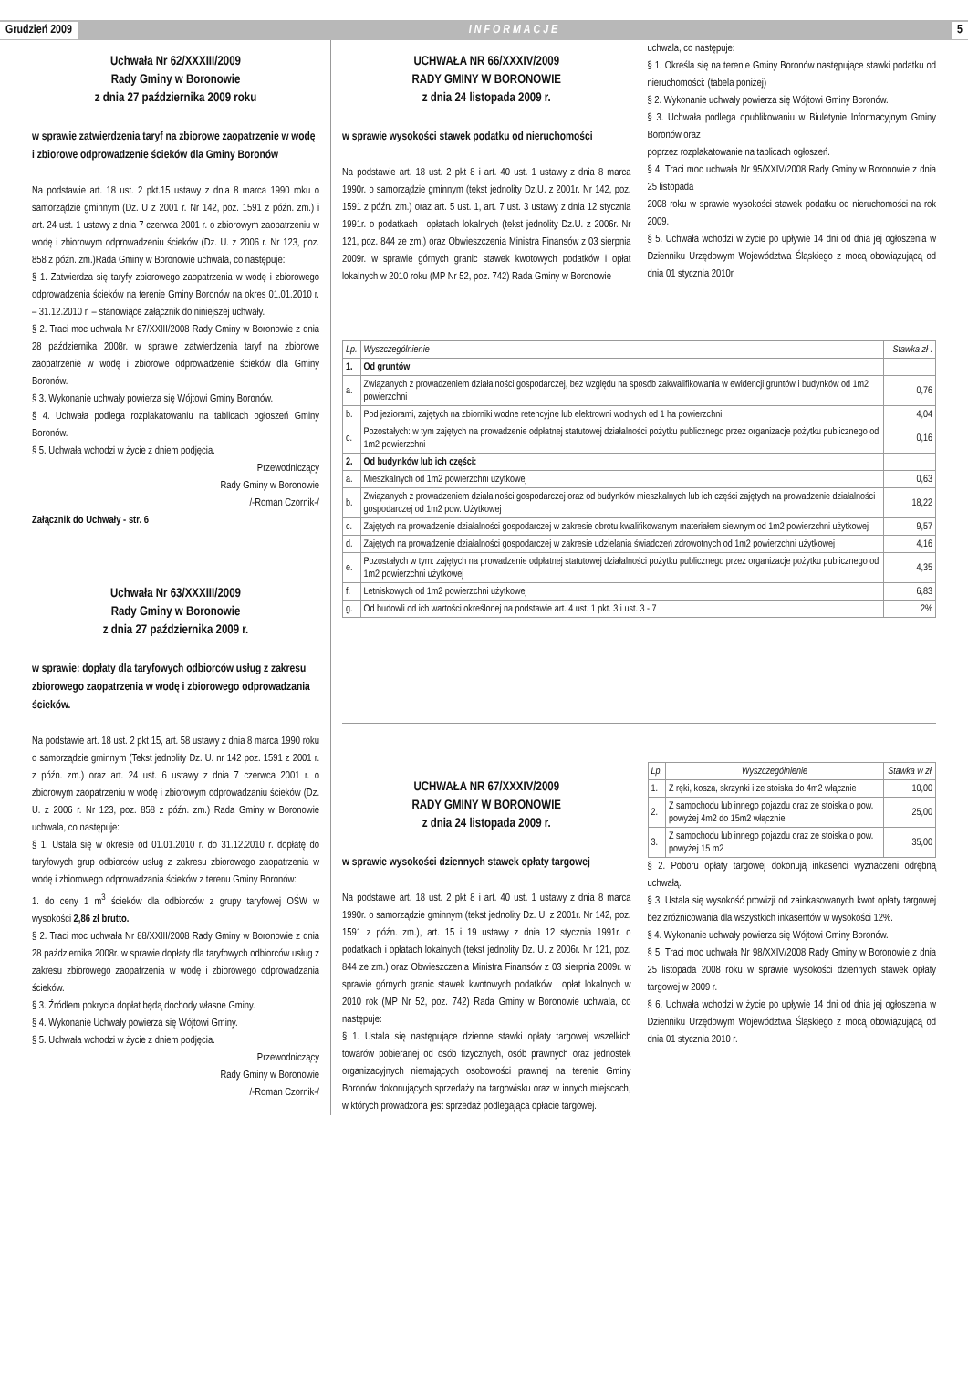Grudzień 2009 INFORMACJE 5
Uchwała Nr 62/XXXIII/2009
Rady Gminy w Boronowie
z dnia 27 października 2009 roku
w sprawie zatwierdzenia taryf na zbiorowe zaopatrzenie w wodę i zbiorowe odprowadzenie ścieków dla Gminy Boronów
Na podstawie art. 18 ust. 2 pkt.15 ustawy z dnia 8 marca 1990 roku o samorządzie gminnym (Dz. U z 2001 r. Nr 142, poz. 1591 z późn. zm.) i art. 24 ust. 1 ustawy z dnia 7 czerwca 2001 r. o zbiorowym zaopatrzeniu w wodę i zbiorowym odprowadzeniu ścieków (Dz. U. z 2006 r. Nr 123, poz. 858 z późn. zm.)Rada Gminy w Boronowie uchwala, co następuje:
§ 1. Zatwierdza się taryfy zbiorowego zaopatrzenia w wodę i zbiorowego odprowadzenia ścieków na terenie Gminy Boronów na okres 01.01.2010 r. – 31.12.2010 r. – stanowiące załącznik do niniejszej uchwały.
§ 2. Traci moc uchwała Nr 87/XXIII/2008 Rady Gminy w Boronowie z dnia 28 października 2008r. w sprawie zatwierdzenia taryf na zbiorowe zaopatrzenie w wodę i zbiorowe odprowadzenie ścieków dla Gminy Boronów.
§ 3. Wykonanie uchwały powierza się Wójtowi Gminy Boronów.
§ 4. Uchwała podlega rozplakatowaniu na tablicach ogłoszeń Gminy Boronów.
§ 5. Uchwała wchodzi w życie z dniem podjęcia.
Przewodniczący
Rady Gminy w Boronowie
/-Roman Czornik-/
Załącznik do Uchwały - str. 6
Uchwała Nr 63/XXXIII/2009
Rady Gminy w Boronowie
z dnia 27 października 2009 r.
w sprawie: dopłaty dla taryfowych odbiorców usług z zakresu zbiorowego zaopatrzenia w wodę i zbiorowego odprowadzania ścieków.
Na podstawie art. 18 ust. 2 pkt 15, art. 58 ustawy z dnia 8 marca 1990 roku o samorządzie gminnym (Tekst jednolity Dz. U. nr 142 poz. 1591 z 2001 r. z późn. zm.) oraz art. 24 ust. 6 ustawy z dnia 7 czerwca 2001 r. o zbiorowym zaopatrzeniu w wodę i zbiorowym odprowadzaniu ścieków (Dz. U. z 2006 r. Nr 123, poz. 858 z późn. zm.) Rada Gminy w Boronowie uchwala, co następuje:
§ 1. Ustala się w okresie od 01.01.2010 r. do 31.12.2010 r. dopłatę do taryfowych grup odbiorców usług z zakresu zbiorowego zaopatrzenia w wodę i zbiorowego odprowadzania ścieków z terenu Gminy Boronów:
1. do ceny 1 m<sup>3</sup> ścieków dla odbiorców z grupy taryfowej OŚW w wysokości 2,86 zł brutto.
§ 2. Traci moc uchwała Nr 88/XXIII/2008 Rady Gminy w Boronowie z dnia 28 października 2008r. w sprawie dopłaty dla taryfowych odbiorców usług z zakresu zbiorowego zaopatrzenia w wodę i zbiorowego odprowadzania ścieków.
§ 3. Źródłem pokrycia dopłat będą dochody własne Gminy.
§ 4. Wykonanie Uchwały powierza się Wójtowi Gminy.
§ 5. Uchwała wchodzi w życie z dniem podjęcia.
Przewodniczący
Rady Gminy w Boronowie
/-Roman Czornik-/
UCHWAŁA NR 66/XXXIV/2009
RADY GMINY W BORONOWIE
z dnia 24 listopada 2009 r.
w sprawie wysokości stawek podatku od nieruchomości
Na podstawie art. 18 ust. 2 pkt 8 i art. 40 ust. 1 ustawy z dnia 8 marca 1990r. o samorządzie gminnym (tekst jednolity Dz.U. z 2001r. Nr 142, poz. 1591 z późn. zm.) oraz art. 5 ust. 1, art. 7 ust. 3 ustawy z dnia 12 stycznia 1991r. o podatkach i opłatach lokalnych (tekst jednolity Dz.U. z 2006r. Nr 121, poz. 844 ze zm.) oraz Obwieszczenia Ministra Finansów z 03 sierpnia 2009r. w sprawie górnych granic stawek kwotowych podatków i opłat lokalnych w 2010 roku (MP Nr 52, poz. 742) Rada Gminy w Boronowie
uchwala, co następuje:
§ 1. Określa się na terenie Gminy Boronów następujące stawki podatku od nieruchomości: (tabela poniżej)
§ 2. Wykonanie uchwały powierza się Wójtowi Gminy Boronów.
§ 3. Uchwała podlega opublikowaniu w Biuletynie Informacyjnym Gminy Boronów oraz
poprzez rozplakatowanie na tablicach ogłoszeń.
§ 4. Traci moc uchwała Nr 95/XXIV/2008 Rady Gminy w Boronowie z dnia 25 listopada
2008 roku w sprawie wysokości stawek podatku od nieruchomości na rok 2009.
§ 5. Uchwała wchodzi w życie po upływie 14 dni od dnia jej ogłoszenia w Dzienniku Urzędowym Województwa Śląskiego z mocą obowiązującą od dnia 01 stycznia 2010r.
| Lp. | Wyszczególnienie | Stawka zł . |
| --- | --- | --- |
| 1. | Od gruntów | |
| a. | Związanych z prowadzeniem działalności gospodarczej, bez względu na sposób zakwalifikowania w ewidencji gruntów i budynków od 1m2 powierzchni | 0,76 |
| b. | Pod jeziorami, zajętych na zbiorniki wodne retencyjne lub elektrowni wodnych od 1 ha powierzchni | 4,04 |
| c. | Pozostałych: w tym zajętych na prowadzenie odpłatnej statutowej działalności pożytku publicznego przez organizacje pożytku publicznego od 1m2 powierzchni | 0,16 |
| 2. | Od budynków lub ich części: | |
| a. | Mieszkalnych od 1m2 powierzchni użytkowej | 0,63 |
| b. | Związanych z prowadzeniem działalności gospodarczej oraz od budynków mieszkalnych lub ich części zajętych na prowadzenie działalności gospodarczej od 1m2 pow. Użytkowej | 18,22 |
| c. | Zajętych na prowadzenie działalności gospodarczej w zakresie obrotu kwalifikowanym materiałem siewnym od 1m2 powierzchni użytkowej | 9,57 |
| d. | Zajętych na prowadzenie działalności gospodarczej w zakresie udzielania świadczeń zdrowotnych od 1m2 powierzchni użytkowej | 4,16 |
| e. | Pozostałych w tym: zajętych na prowadzenie odpłatnej statutowej działalności pożytku publicznego przez organizacje pożytku publicznego od 1m2 powierzchni użytkowej | 4,35 |
| f. | Letniskowych od 1m2 powierzchni użytkowej | 6,83 |
| g. | Od budowli od ich wartości określonej na podstawie art. 4 ust. 1 pkt. 3 i ust. 3 - 7 | 2% |
UCHWAŁA NR 67/XXXIV/2009
RADY GMINY W BORONOWIE
z dnia 24 listopada 2009 r.
w sprawie wysokości dziennych stawek opłaty targowej
Na podstawie art. 18 ust. 2 pkt 8 i art. 40 ust. 1 ustawy z dnia 8 marca 1990r. o samorządzie gminnym (tekst jednolity Dz. U. z 2001r. Nr 142, poz. 1591 z późn. zm.), art. 15 i 19 ustawy z dnia 12 stycznia 1991r. o podatkach i opłatach lokalnych (tekst jednolity Dz. U. z 2006r. Nr 121, poz. 844 ze zm.) oraz Obwieszczenia Ministra Finansów z 03 sierpnia 2009r. w sprawie górnych granic stawek kwotowych podatków i opłat lokalnych w 2010 rok (MP Nr 52, poz. 742) Rada Gminy w Boronowie uchwala, co następuje:
§ 1. Ustala się następujące dzienne stawki opłaty targowej wszelkich towarów pobieranej od osób fizycznych, osób prawnych oraz jednostek organizacyjnych niemających osobowości prawnej na terenie Gminy Boronów dokonujących sprzedaży na targowisku oraz w innych miejscach, w których prowadzona jest sprzedaż podlegająca opłacie targowej.
| Lp. | Wyszczególnienie | Stawka w zł |
| --- | --- | --- |
| 1. | Z ręki, kosza, skrzynki i ze stoiska do 4m2 włącznie | 10,00 |
| 2. | Z samochodu lub innego pojazdu oraz ze stoiska o pow. powyżej 4m2 do 15m2 włącznie | 25,00 |
| 3. | Z samochodu lub innego pojazdu oraz ze stoiska o pow. powyżej 15 m2 | 35,00 |
§ 2. Poboru opłaty targowej dokonują inkasenci wyznaczeni odrębną uchwałą.
§ 3. Ustala się wysokość prowizji od zainkasowanych kwot opłaty targowej bez zróżnicowania dla wszystkich inkasentów w wysokości 12%.
§ 4. Wykonanie uchwały powierza się Wójtowi Gminy Boronów.
§ 5. Traci moc uchwała Nr 98/XXIV/2008 Rady Gminy w Boronowie z dnia 25 listopada 2008 roku w sprawie wysokości dziennych stawek opłaty targowej w 2009 r.
§ 6. Uchwała wchodzi w życie po upływie 14 dni od dnia jej ogłoszenia w Dzienniku Urzędowym Województwa Śląskiego z mocą obowiązującą od dnia 01 stycznia 2010 r.